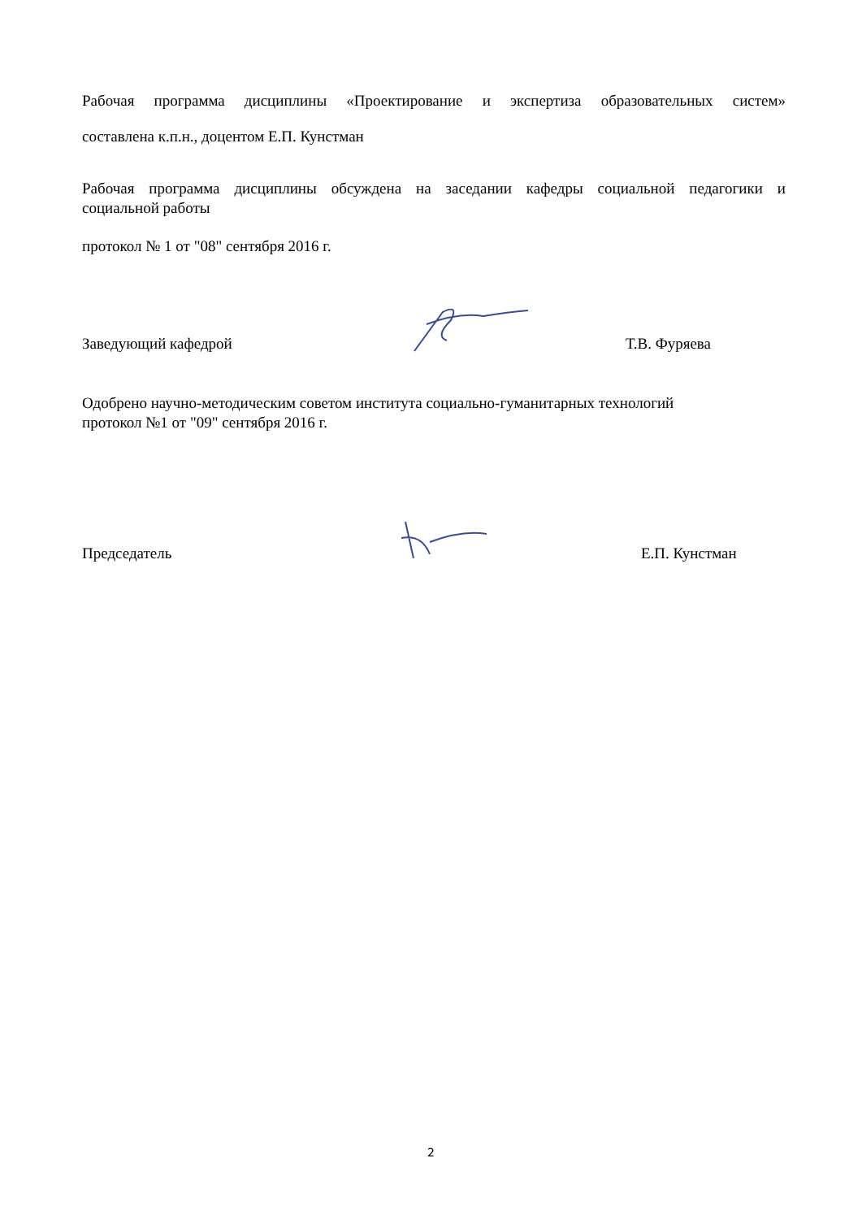Рабочая программа дисциплины «Проектирование и экспертиза образовательных систем»
составлена к.п.н., доцентом Е.П. Кунстман
Рабочая программа дисциплины обсуждена на заседании кафедры социальной педагогики и
социальной работы
протокол № 1 от "08" сентября 2016 г.
Заведующий кафедрой Т.В. Фуряева
Одобрено научно-методическим советом института социально-гуманитарных технологий
протокол №1 от "09" сентября 2016 г.
Председатель Е.П. Кунстман
2